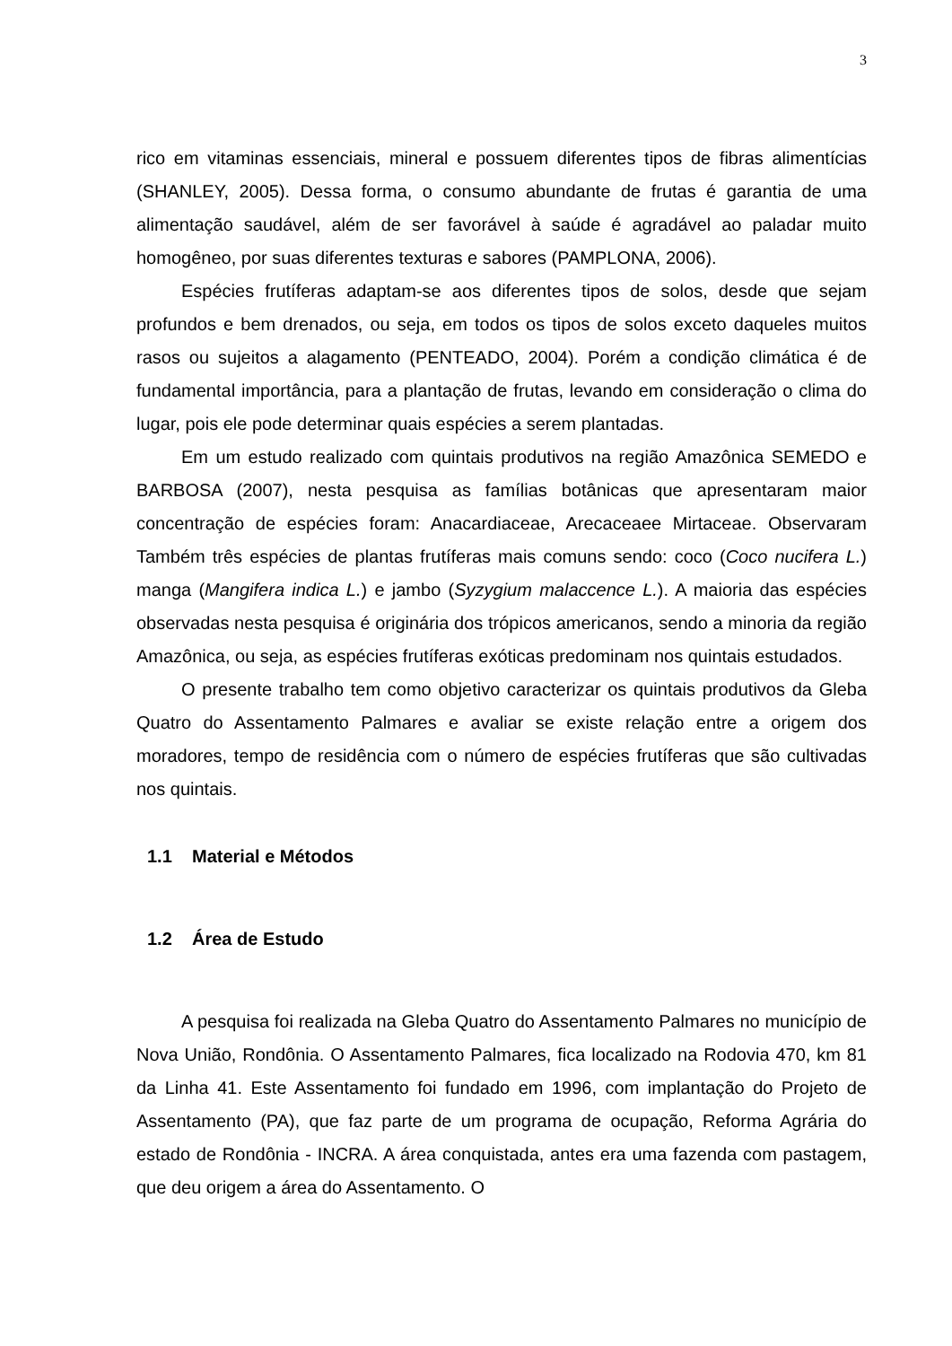3
rico em vitaminas essenciais, mineral e possuem diferentes tipos de fibras alimentícias (SHANLEY, 2005). Dessa forma, o consumo abundante de frutas é garantia de uma alimentação saudável, além de ser favorável à saúde é agradável ao paladar muito homogêneo, por suas diferentes texturas e sabores (PAMPLONA, 2006).
Espécies frutíferas adaptam-se aos diferentes tipos de solos, desde que sejam profundos e bem drenados, ou seja, em todos os tipos de solos exceto daqueles muitos rasos ou sujeitos a alagamento (PENTEADO, 2004). Porém a condição climática é de fundamental importância, para a plantação de frutas, levando em consideração o clima do lugar, pois ele pode determinar quais espécies a serem plantadas.
Em um estudo realizado com quintais produtivos na região Amazônica SEMEDO e BARBOSA (2007), nesta pesquisa as famílias botânicas que apresentaram maior concentração de espécies foram: Anacardiaceae, Arecaceaee Mirtaceae. Observaram Também três espécies de plantas frutíferas mais comuns sendo: coco (Coco nucifera L.) manga (Mangifera indica L.) e jambo (Syzygium malaccence L.). A maioria das espécies observadas nesta pesquisa é originária dos trópicos americanos, sendo a minoria da região Amazônica, ou seja, as espécies frutíferas exóticas predominam nos quintais estudados.
O presente trabalho tem como objetivo caracterizar os quintais produtivos da Gleba Quatro do Assentamento Palmares e avaliar se existe relação entre a origem dos moradores, tempo de residência com o número de espécies frutíferas que são cultivadas nos quintais.
1.1 Material e Métodos
1.2 Área de Estudo
A pesquisa foi realizada na Gleba Quatro do Assentamento Palmares no município de Nova União, Rondônia. O Assentamento Palmares, fica localizado na Rodovia 470, km 81 da Linha 41. Este Assentamento foi fundado em 1996, com implantação do Projeto de Assentamento (PA), que faz parte de um programa de ocupação, Reforma Agrária do estado de Rondônia - INCRA. A área conquistada, antes era uma fazenda com pastagem, que deu origem a área do Assentamento. O